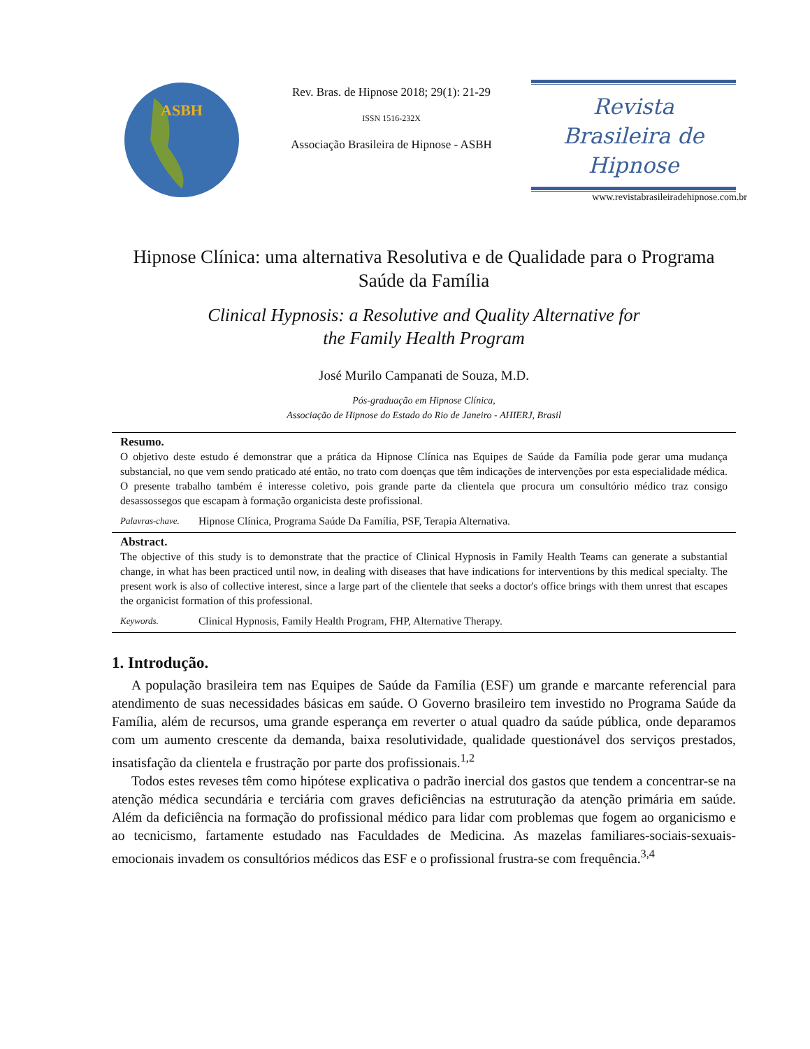ASBH
Rev. Bras. de Hipnose 2018; 29(1): 21-29
ISSN 1516-232X
Associação Brasileira de Hipnose - ASBH
Revista
Brasileira de
Hipnose
www.revistabrasileiradehipnose.com.br
Hipnose Clínica: uma alternativa Resolutiva e de Qualidade para o Programa Saúde da Família
Clinical Hypnosis: a Resolutive and Quality Alternative for
the Family Health Program
José Murilo Campanati de Souza, M.D.
Pós-graduação em Hipnose Clínica,
Associação de Hipnose do Estado do Rio de Janeiro - AHIERJ, Brasil
Resumo.
O objetivo deste estudo é demonstrar que a prática da Hipnose Clínica nas Equipes de Saúde da Família pode gerar uma mudança substancial, no que vem sendo praticado até então, no trato com doenças que têm indicações de intervenções por esta especialidade médica. O presente trabalho também é interesse coletivo, pois grande parte da clientela que procura um consultório médico traz consigo desassossegos que escapam à formação organicista deste profissional.
Palavras-chave. Hipnose Clínica, Programa Saúde Da Família, PSF, Terapia Alternativa.
Abstract.
The objective of this study is to demonstrate that the practice of Clinical Hypnosis in Family Health Teams can generate a substantial change, in what has been practiced until now, in dealing with diseases that have indications for interventions by this medical specialty. The present work is also of collective interest, since a large part of the clientele that seeks a doctor's office brings with them unrest that escapes the organicist formation of this professional.
Keywords. Clinical Hypnosis, Family Health Program, FHP, Alternative Therapy.
1. Introdução.
A população brasileira tem nas Equipes de Saúde da Família (ESF) um grande e marcante referencial para atendimento de suas necessidades básicas em saúde. O Governo brasileiro tem investido no Programa Saúde da Família, além de recursos, uma grande esperança em reverter o atual quadro da saúde pública, onde deparamos com um aumento crescente da demanda, baixa resolutividade, qualidade questionável dos serviços prestados, insatisfação da clientela e frustração por parte dos profissionais.<sup>1,2</sup>
Todos estes reveses têm como hipótese explicativa o padrão inercial dos gastos que tendem a concentrar-se na atenção médica secundária e terciária com graves deficiências na estruturação da atenção primária em saúde. Além da deficiência na formação do profissional médico para lidar com problemas que fogem ao organicismo e ao tecnicismo, fartamente estudado nas Faculdades de Medicina. As mazelas familiares-sociais-sexuais-emocionais invadem os consultórios médicos das ESF e o profissional frustra-se com frequência.<sup>3,4</sup>